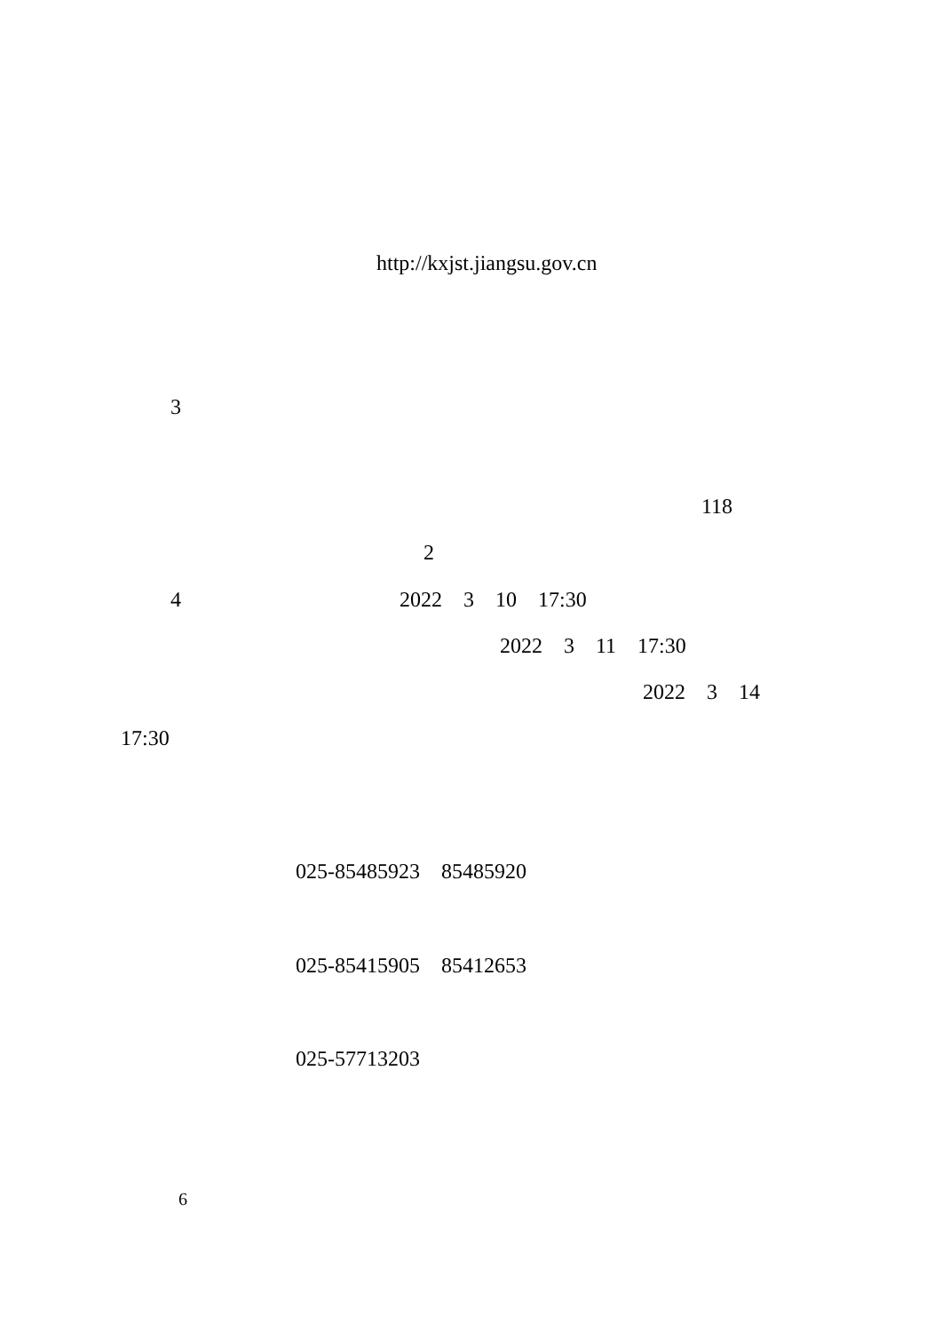http://kxjst.jiangsu.gov.cn
3
118
2
4 2022 3 10 17:30
2022 3 11 17:30
2022 3 14
17:30
025-85485923 85485920
025-85415905 85412653
025-57713203
6